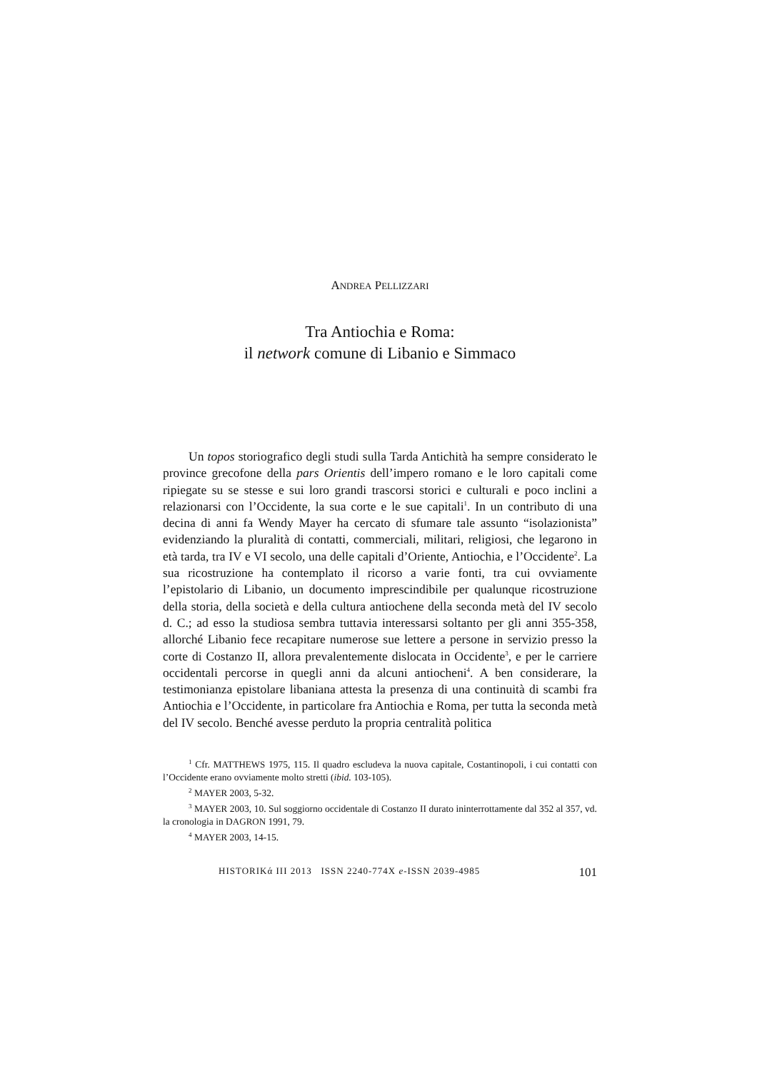ANDREA PELLIZZARI
Tra Antiochia e Roma:
il network comune di Libanio e Simmaco
Un topos storiografico degli studi sulla Tarda Antichità ha sempre considerato le province grecofone della pars Orientis dell’impero romano e le loro capitali come ripiegate su se stesse e sui loro grandi trascorsi storici e culturali e poco inclini a relazionarsi con l’Occidente, la sua corte e le sue capitali<sup>1</sup>. In un contributo di una decina di anni fa Wendy Mayer ha cercato di sfumare tale assunto “isolazionista” evidenziando la pluralità di contatti, commerciali, militari, religiosi, che legarono in età tarda, tra IV e VI secolo, una delle capitali d’Oriente, Antiochia, e l’Occidente<sup>2</sup>. La sua ricostruzione ha contemplato il ricorso a varie fonti, tra cui ovviamente l’epistolario di Libanio, un documento imprescindibile per qualunque ricostruzione della storia, della società e della cultura antiochene della seconda metà del IV secolo d. C.; ad esso la studiosa sembra tuttavia interessarsi soltanto per gli anni 355-358, allorché Libanio fece recapitare numerose sue lettere a persone in servizio presso la corte di Costanzo II, allora prevalentemente dislocata in Occidente<sup>3</sup>, e per le carriere occidentali percorse in quegli anni da alcuni antiocheni<sup>4</sup>. A ben considerare, la testimonianza epistolare libaniana attesta la presenza di una continuità di scambi fra Antiochia e l’Occidente, in particolare fra Antiochia e Roma, per tutta la seconda metà del IV secolo. Benché avesse perduto la propria centralità politica
<sup>1</sup> Cfr. MATTHEWS 1975, 115. Il quadro escludeva la nuova capitale, Costantinopoli, i cui contatti con l’Occidente erano ovviamente molto stretti (ibid. 103-105).
<sup>2</sup> MAYER 2003, 5-32.
<sup>3</sup> MAYER 2003, 10. Sul soggiorno occidentale di Costanzo II durato ininterrottamente dal 352 al 357, vd. la cronologia in DAGRON 1991, 79.
<sup>4</sup> MAYER 2003, 14-15.
HISTORIKά III 2013 ISSN 2240-774X e-ISSN 2039-4985 101